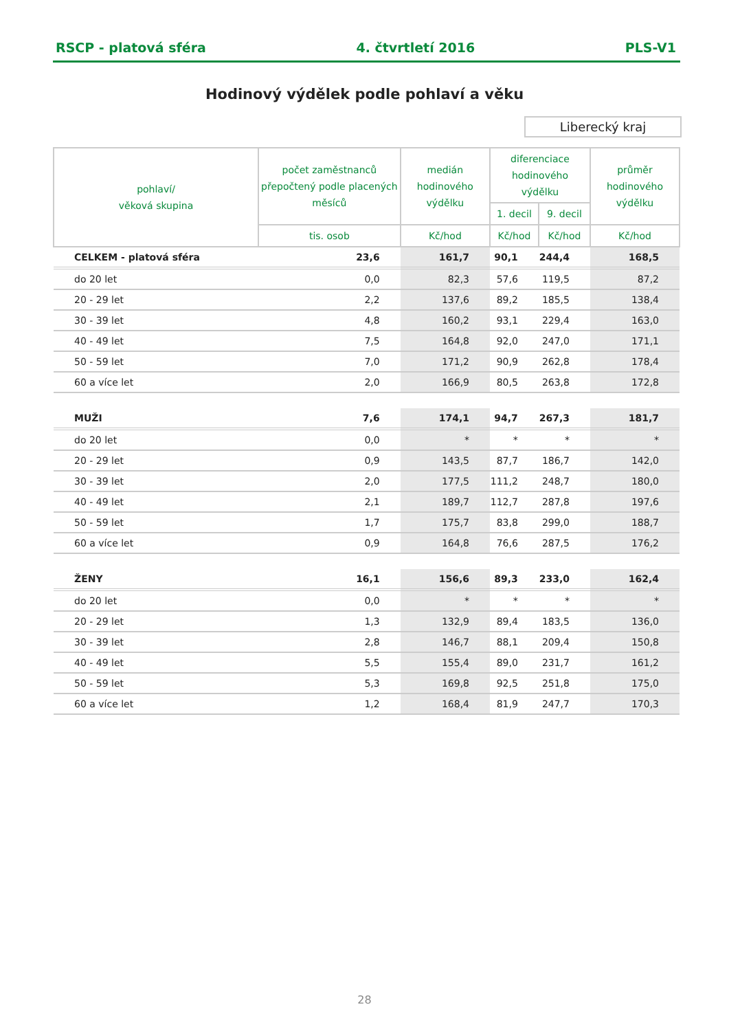RSCP - platová sféra 4. čtvrtletí 2016 PLS-V1
Hodinový výdělek podle pohlaví a věku
Liberecký kraj
| pohlaví/ věková skupina | počet zaměstnanců přepočtený podle placených měsíců | medián hodinového výdělku | diferenciace hodinového výdělku | | průměr hodinového výdělku |
| --- | --- | --- | --- | --- | --- |
| | | | 1. decil | 9. decil | |
| | tis. osob | Kč/hod | Kč/hod | Kč/hod | Kč/hod |
| CELKEM - platová sféra | 23,6 | 161,7 | 90,1 | 244,4 | 168,5 |
| do 20 let | 0,0 | 82,3 | 57,6 | 119,5 | 87,2 |
| 20 - 29 let | 2,2 | 137,6 | 89,2 | 185,5 | 138,4 |
| 30 - 39 let | 4,8 | 160,2 | 93,1 | 229,4 | 163,0 |
| 40 - 49 let | 7,5 | 164,8 | 92,0 | 247,0 | 171,1 |
| 50 - 59 let | 7,0 | 171,2 | 90,9 | 262,8 | 178,4 |
| 60 a více let | 2,0 | 166,9 | 80,5 | 263,8 | 172,8 |
| MUŽI | 7,6 | 174,1 | 94,7 | 267,3 | 181,7 |
| do 20 let | 0,0 | * | * | * | * |
| 20 - 29 let | 0,9 | 143,5 | 87,7 | 186,7 | 142,0 |
| 30 - 39 let | 2,0 | 177,5 | 111,2 | 248,7 | 180,0 |
| 40 - 49 let | 2,1 | 189,7 | 112,7 | 287,8 | 197,6 |
| 50 - 59 let | 1,7 | 175,7 | 83,8 | 299,0 | 188,7 |
| 60 a více let | 0,9 | 164,8 | 76,6 | 287,5 | 176,2 |
| ŽENY | 16,1 | 156,6 | 89,3 | 233,0 | 162,4 |
| do 20 let | 0,0 | * | * | * | * |
| 20 - 29 let | 1,3 | 132,9 | 89,4 | 183,5 | 136,0 |
| 30 - 39 let | 2,8 | 146,7 | 88,1 | 209,4 | 150,8 |
| 40 - 49 let | 5,5 | 155,4 | 89,0 | 231,7 | 161,2 |
| 50 - 59 let | 5,3 | 169,8 | 92,5 | 251,8 | 175,0 |
| 60 a více let | 1,2 | 168,4 | 81,9 | 247,7 | 170,3 |
28